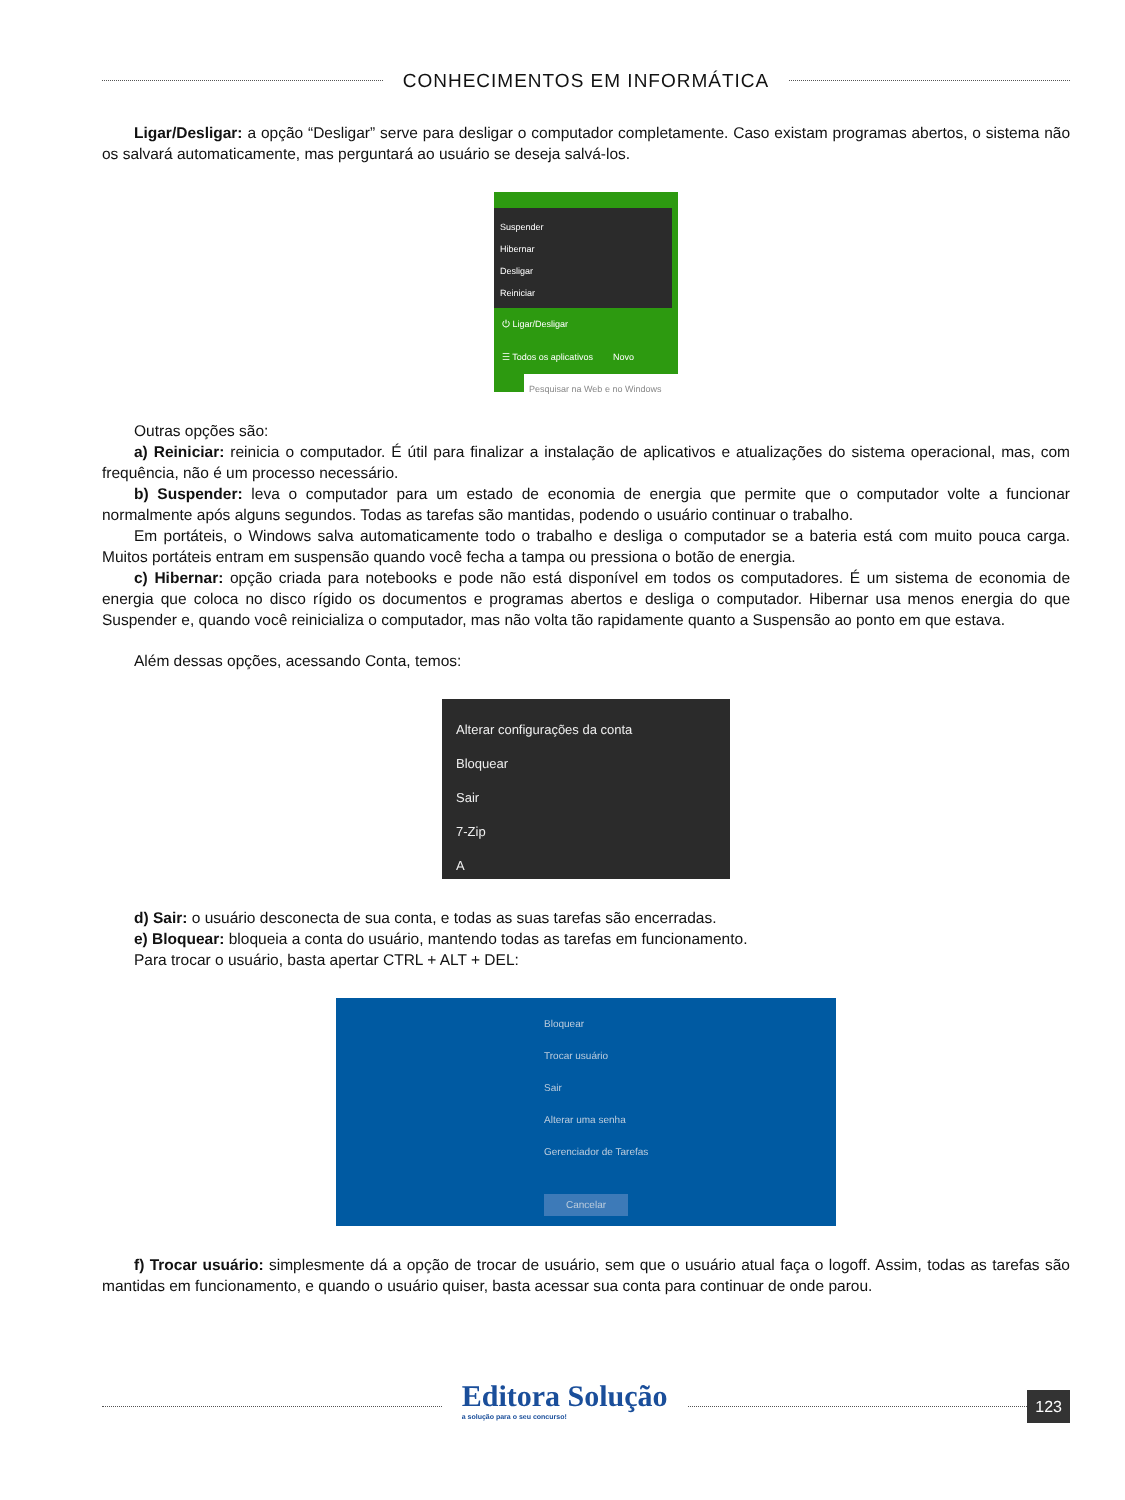CONHECIMENTOS EM INFORMÁTICA
Ligar/Desligar: a opção “Desligar” serve para desligar o computador completamente. Caso existam programas abertos, o sistema não os salvará automaticamente, mas perguntará ao usuário se deseja salvá-los.
Suspender
Hibernar
Desligar
Reiniciar
⏻ Ligar/Desligar
☰ Todos os aplicativos Novo
Pesquisar na Web e no Windows
Outras opções são:
a) Reiniciar: reinicia o computador. É útil para finalizar a instalação de aplicativos e atualizações do sistema operacional, mas, com frequência, não é um processo necessário.
b) Suspender: leva o computador para um estado de economia de energia que permite que o computador volte a funcionar normalmente após alguns segundos. Todas as tarefas são mantidas, podendo o usuário continuar o trabalho.
Em portáteis, o Windows salva automaticamente todo o trabalho e desliga o computador se a bateria está com muito pouca carga. Muitos portáteis entram em suspensão quando você fecha a tampa ou pressiona o botão de energia.
c) Hibernar: opção criada para notebooks e pode não está disponível em todos os computadores. É um sistema de economia de energia que coloca no disco rígido os documentos e programas abertos e desliga o computador. Hibernar usa menos energia do que Suspender e, quando você reinicializa o computador, mas não volta tão rapidamente quanto a Suspensão ao ponto em que estava.
Além dessas opções, acessando Conta, temos:
Alterar configurações da conta
Bloquear
Sair
7-Zip
A
d) Sair: o usuário desconecta de sua conta, e todas as suas tarefas são encerradas.
e) Bloquear: bloqueia a conta do usuário, mantendo todas as tarefas em funcionamento.
Para trocar o usuário, basta apertar CTRL + ALT + DEL:
Bloquear
Trocar usuário
Sair
Alterar uma senha
Gerenciador de Tarefas
Cancelar
f) Trocar usuário: simplesmente dá a opção de trocar de usuário, sem que o usuário atual faça o logoff. Assim, todas as tarefas são mantidas em funcionamento, e quando o usuário quiser, basta acessar sua conta para continuar de onde parou.
Editora Solução
a solução para o seu concurso!
123